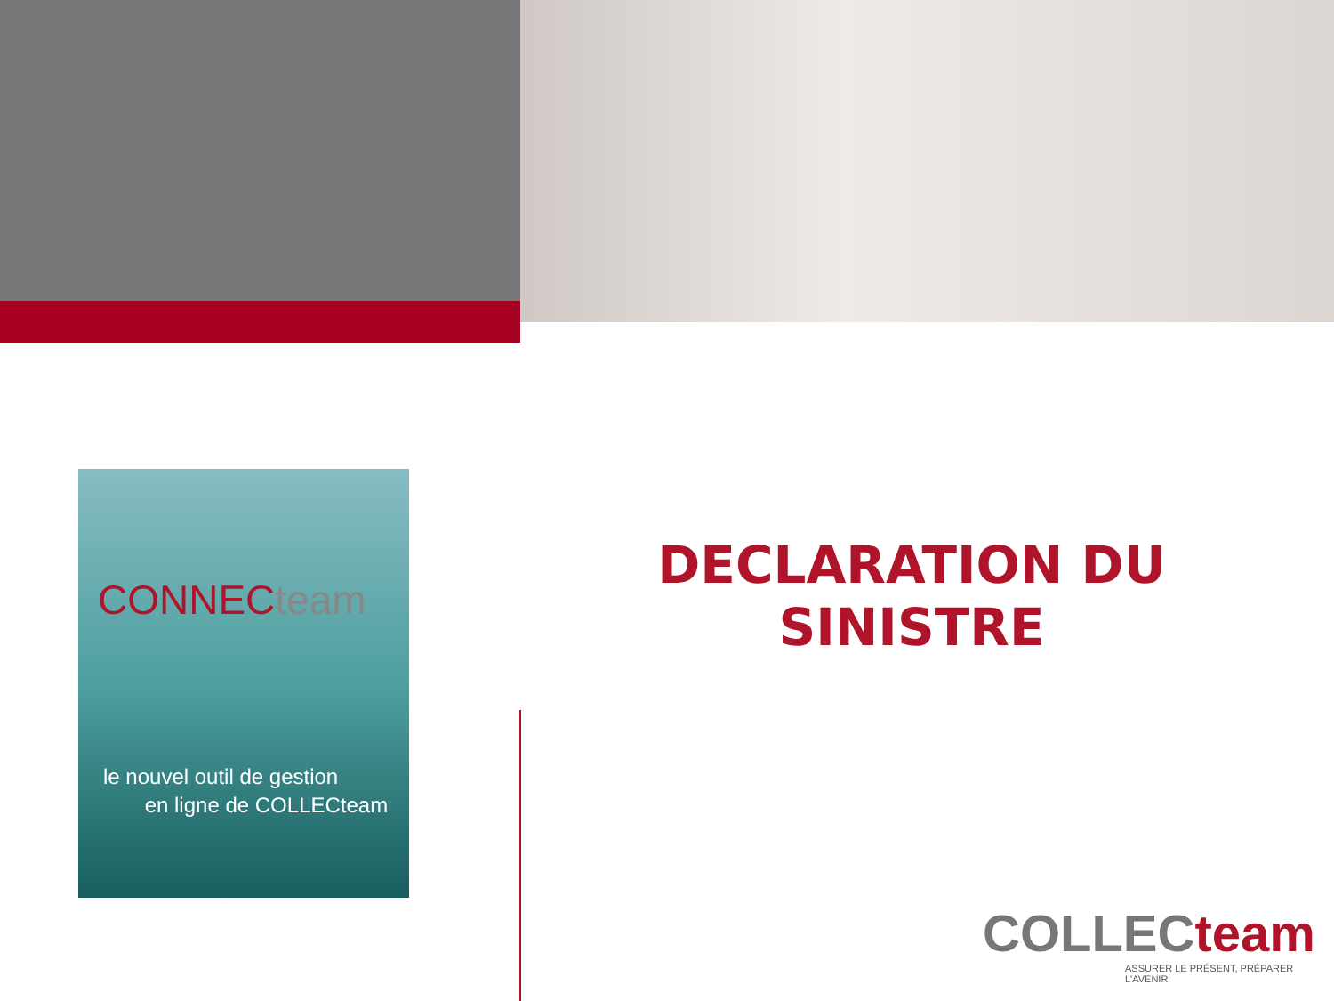CONNECteam
le nouvel outil de gestion
en ligne de COLLECteam
DECLARATION DU SINISTRE
COLLECteam
ASSURER LE PRÉSENT, PRÉPARER L'AVENIR